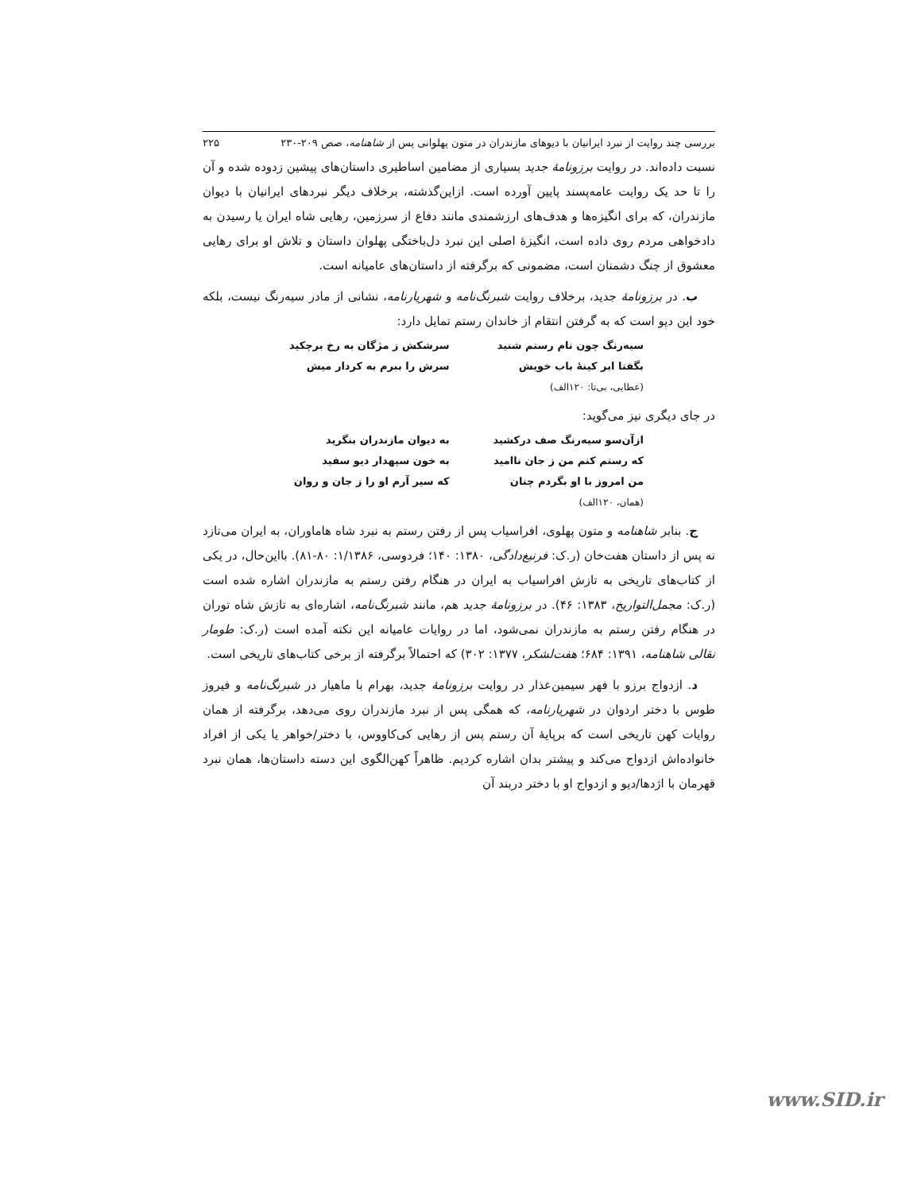بررسی چند روایت از نبرد ایرانیان با دیوهای مازندران در متون پهلوانی پس از شاهنامه، صص ۲۰۹-۲۳۰ ۲۲۵
نسبت داده‌اند. در روایت برزونامهٔ جدید بسیاری از مضامین اساطیری داستان‌های پیشین زدوده شده و آن را تا حد یک روایت عامه‌پسند پایین آورده است. ازاین‌گذشته، برخلاف دیگر نبردهای ایرانیان با دیوان مازندران، که برای انگیزه‌ها و هدف‌های ارزشمندی مانند دفاع از سرزمین، رهایی شاه ایران یا رسیدن به دادخواهی مردم روی داده است، انگیزهٔ اصلی این نبرد دل‌باختگی پهلوان داستان و تلاش او برای رهایی معشوق از چنگ دشمنان است، مضمونی که برگرفته از داستان‌های عامیانه است.
ب. در برزونامهٔ جدید، برخلاف روایت شبرنگ‌نامه و شهریارنامه، نشانی از مادر سیه‌رنگ نیست، بلکه خود این دیو است که به گرفتن انتقام از خاندان رستم تمایل دارد:
سیه‌رنگ چون نام رستم شنید سرشکش ز مژگان به رخ برچکید
بگفتا ابر کینهٔ باب خویش سرش را ببرم به کردار میش
(عطایی، بی‌تا: ۱۲۰الف)
در جای دیگری نیز می‌گوید:
ازآن‌سو سیه‌رنگ صف درکشید به دیوان مازندران بنگرید
که رستم کنم من ز جان ناامید به خون سپهدار دیو سفید
من امروز با او بگردم چنان که سیر آرم او را ز جان و روان
(همان، ۱۲۰الف)
ج. بنابر شاهنامه و متون پهلوی، افراسیاب پس از رفتن رستم به نبرد شاه هاماوران، به ایران می‌تازد نه پس از داستان هفت‌خان (ر.ک: فرنبغ‌دادگی، ۱۳۸۰: ۱۴۰؛ فردوسی، ۱/۱۳۸۶: ۸۰-۸۱). بااین‌حال، در یکی از کتاب‌های تاریخی به تازش افراسیاب به ایران در هنگام رفتن رستم به مازندران اشاره شده است (ر.ک: مجمل‌التواریخ، ۱۳۸۳: ۴۶). در برزونامهٔ جدید هم، مانند شبرنگ‌نامه، اشاره‌ای به تازش شاه توران در هنگام رفتن رستم به مازندران نمی‌شود، اما در روایات عامیانه این نکته آمده است (ر.ک: طومار نقالی شاهنامه، ۱۳۹۱: ۶۸۴؛ هفت‌لشکر، ۱۳۷۷: ۳۰۲) که احتمالاً برگرفته از برخی کتاب‌های تاریخی است.
د. ازدواج برزو با فهر سیمین‌عذار در روایت برزونامهٔ جدید، بهرام با ماهیار در شبرنگ‌نامه و فیروز طوس با دختر اردوان در شهریارنامه، که همگی پس از نبرد مازندران روی می‌دهد، برگرفته از همان روایات کهن تاریخی است که برپایهٔ آن رستم پس از رهایی کی‌کاووس، با دختر/خواهر یا یکی از افراد خانواده‌اش ازدواج می‌کند و پیشتر بدان اشاره کردیم. ظاهراً کهن‌الگوی این دسته داستان‌ها، همان نبرد قهرمان با اژدها/دیو و ازدواج او با دختر دربند آن
www.SID.ir